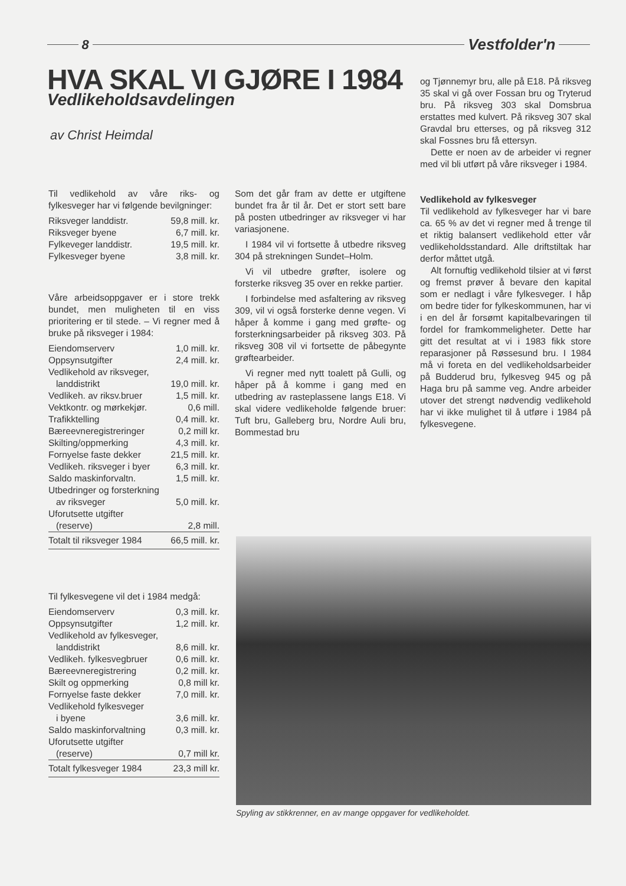8
Vestfolder'n
HVA SKAL VI GJØRE I 1984
Vedlikeholdsavdelingen
av Christ Heimdal
Til vedlikehold av våre riks- og fylkesveger har vi følgende bevilgninger:
| Riksveger landdistr. | 59,8 mill. kr. |
| Riksveger byene | 6,7 mill. kr. |
| Fylkeveger landdistr. | 19,5 mill. kr. |
| Fylkesveger byene | 3,8 mill. kr. |
Våre arbeidsoppgaver er i store trekk bundet, men muligheten til en viss prioritering er til stede. – Vi regner med å bruke på riksveger i 1984:
| Eiendomserverv | 1,0 mill. kr. |
| Oppsynsutgifter | 2,4 mill. kr. |
| Vedlikehold av riksveger, | |
| landdistrikt | 19,0 mill. kr. |
| Vedlikeh. av riksv.bruer | 1,5 mill. kr. |
| Vektkontr. og mørkekjør. | 0,6 mill. |
| Trafikktelling | 0,4 mill. kr. |
| Bæreevneregistreringer | 0,2 mill kr. |
| Skilting/oppmerking | 4,3 mill. kr. |
| Fornyelse faste dekker | 21,5 mill. kr. |
| Vedlikeh. riksveger i byer | 6,3 mill. kr. |
| Saldo maskinforvaltn. | 1,5 mill. kr. |
| Utbedringer og forsterkning | |
| av riksveger | 5,0 mill. kr. |
| Uforutsette utgifter | |
| (reserve) | 2,8 mill. |
| Totalt til riksveger 1984 | 66,5 mill. kr. |
Til fylkesvegene vil det i 1984 medgå:
| Eiendomserverv | 0,3 mill. kr. |
| Oppsynsutgifter | 1,2 mill. kr. |
| Vedlikehold av fylkesveger, | |
| landdistrikt | 8,6 mill. kr. |
| Vedlikeh. fylkesvegbruer | 0,6 mill. kr. |
| Bæreevneregistrering | 0,2 mill. kr. |
| Skilt og oppmerking | 0,8 mill kr. |
| Fornyelse faste dekker | 7,0 mill. kr. |
| Vedlikehold fylkesveger | |
| i byene | 3,6 mill. kr. |
| Saldo maskinforvaltning | 0,3 mill. kr. |
| Uforutsette utgifter | |
| (reserve) | 0,7 mill kr. |
| Totalt fylkesveger 1984 | 23,3 mill kr. |
Som det går fram av dette er utgiftene bundet fra år til år. Det er stort sett bare på posten utbedringer av riksveger vi har variasjonene.
I 1984 vil vi fortsette å utbedre riksveg 304 på strekningen Sundet–Holm.
Vi vil utbedre grøfter, isolere og forsterke riksveg 35 over en rekke partier.
I forbindelse med asfaltering av riksveg 309, vil vi også forsterke denne vegen. Vi håper å komme i gang med grøfte- og forsterkningsarbeider på riksveg 303. På riksveg 308 vil vi fortsette de påbegynte grøftearbeider.
Vi regner med nytt toalett på Gulli, og håper på å komme i gang med en utbedring av rasteplassene langs E18. Vi skal videre vedlikeholde følgende bruer: Tuft bru, Galleberg bru, Nordre Auli bru, Bommestad bru
og Tjønnemyr bru, alle på E18. På riksveg 35 skal vi gå over Fossan bru og Tryterud bru. På riksveg 303 skal Domsbrua erstattes med kulvert. På riksveg 307 skal Gravdal bru etterses, og på riksveg 312 skal Fossnes bru få ettersyn.
Dette er noen av de arbeider vi regner med vil bli utført på våre riksveger i 1984.
Vedlikehold av fylkesveger
Til vedlikehold av fylkesveger har vi bare ca. 65 % av det vi regner med å trenge til et riktig balansert vedlikehold etter vår vedlikeholdsstandard. Alle driftstiltak har derfor måttet utgå.
Alt fornuftig vedlikehold tilsier at vi først og fremst prøver å bevare den kapital som er nedlagt i våre fylkesveger. I håp om bedre tider for fylkeskommunen, har vi i en del år forsømt kapitalbevaringen til fordel for framkommeligheter. Dette har gitt det resultat at vi i 1983 fikk store reparasjoner på Røssesund bru. I 1984 må vi foreta en del vedlikeholdsarbeider på Budderud bru, fylkesveg 945 og på Haga bru på samme veg. Andre arbeider utover det strengt nødvendig vedlikehold har vi ikke mulighet til å utføre i 1984 på fylkesvegene.
Spyling av stikkrenner, en av mange oppgaver for vedlikeholdet.